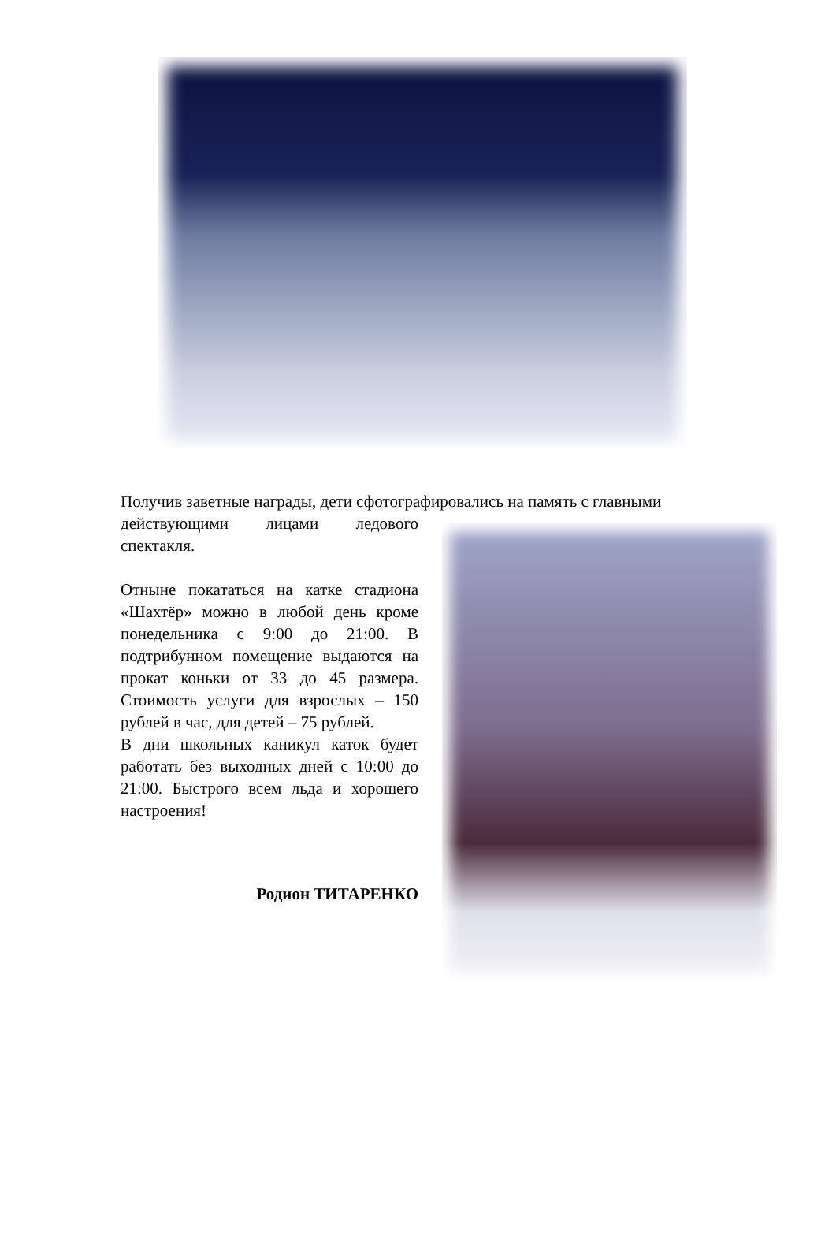Получив заветные награды, дети сфотографировались на память с главными
действующими лицами ледового спектакля.
Отныне покататься на катке стадиона «Шахтёр» можно в любой день кроме понедельника с 9:00 до 21:00. В подтрибунном помещение выдаются на прокат коньки от 33 до 45 размера. Стоимость услуги для взрослых – 150 рублей в час, для детей – 75 рублей.
В дни школьных каникул каток будет работать без выходных дней с 10:00 до 21:00. Быстрого всем льда и хорошего настроения!
Родион ТИТАРЕНКО